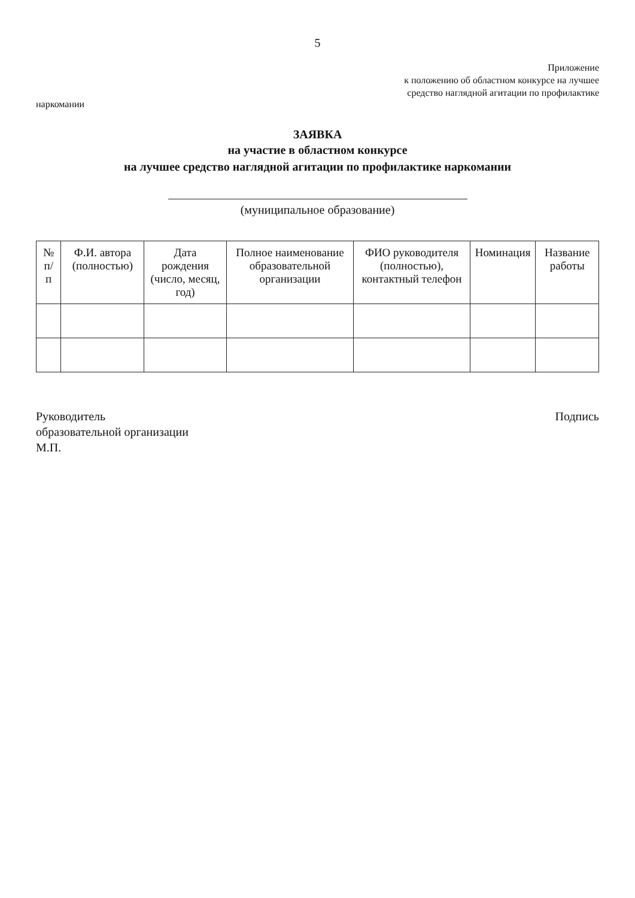5
Приложение
к положению об областном конкурсе на лучшее
средство наглядной агитации по профилактике
наркомании
ЗАЯВКА
на участие в областном конкурсе
на лучшее средство наглядной агитации по профилактике наркомании
(муниципальное образование)
| № п/п | Ф.И. автора (полностью) | Дата рождения (число, месяц, год) | Полное наименование образовательной организации | ФИО руководителя (полностью), контактный телефон | Номинация | Название работы |
| --- | --- | --- | --- | --- | --- | --- |
Руководитель
образовательной организации
М.П.
Подпись